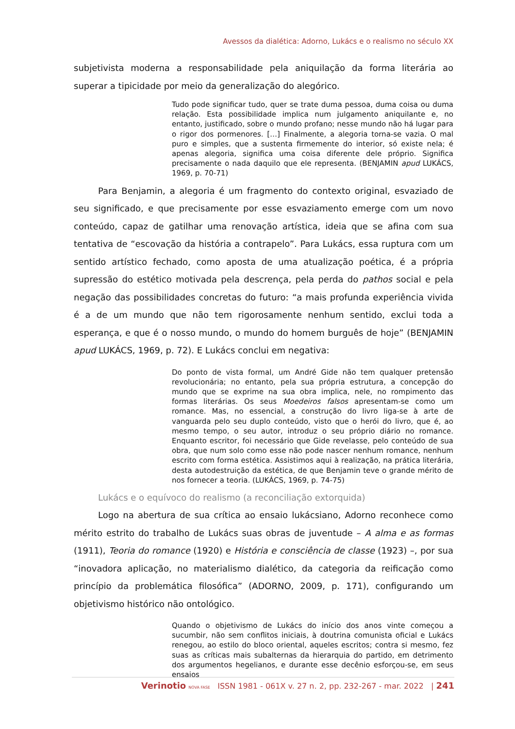Avessos da dialética: Adorno, Lukács e o realismo no século XX
subjetivista moderna a responsabilidade pela aniquilação da forma literária ao superar a tipicidade por meio da generalização do alegórico.
Tudo pode significar tudo, quer se trate duma pessoa, duma coisa ou duma relação. Esta possibilidade implica num julgamento aniquilante e, no entanto, justificado, sobre o mundo profano; nesse mundo não há lugar para o rigor dos pormenores. […] Finalmente, a alegoria torna-se vazia. O mal puro e simples, que a sustenta firmemente do interior, só existe nela; é apenas alegoria, significa uma coisa diferente dele próprio. Significa precisamente o nada daquilo que ele representa. (BENJAMIN apud LUKÁCS, 1969, p. 70-71)
Para Benjamin, a alegoria é um fragmento do contexto original, esvaziado de seu significado, e que precisamente por esse esvaziamento emerge com um novo conteúdo, capaz de gatilhar uma renovação artística, ideia que se afina com sua tentativa de “escovação da história a contrapelo”. Para Lukács, essa ruptura com um sentido artístico fechado, como aposta de uma atualização poética, é a própria supressão do estético motivada pela descrença, pela perda do pathos social e pela negação das possibilidades concretas do futuro: “a mais profunda experiência vivida é a de um mundo que não tem rigorosamente nenhum sentido, exclui toda a esperança, e que é o nosso mundo, o mundo do homem burguês de hoje” (BENJAMIN apud LUKÁCS, 1969, p. 72). E Lukács conclui em negativa:
Do ponto de vista formal, um André Gide não tem qualquer pretensão revolucionária; no entanto, pela sua própria estrutura, a concepção do mundo que se exprime na sua obra implica, nele, no rompimento das formas literárias. Os seus Moedeiros falsos apresentam-se como um romance. Mas, no essencial, a construção do livro liga-se à arte de vanguarda pelo seu duplo conteúdo, visto que o herói do livro, que é, ao mesmo tempo, o seu autor, introduz o seu próprio diário no romance. Enquanto escritor, foi necessário que Gide revelasse, pelo conteúdo de sua obra, que num solo como esse não pode nascer nenhum romance, nenhum escrito com forma estética. Assistimos aqui à realização, na prática literária, desta autodestruição da estética, de que Benjamin teve o grande mérito de nos fornecer a teoria. (LUKÁCS, 1969, p. 74-75)
Lukács e o equívoco do realismo (a reconciliação extorquida)
Logo na abertura de sua crítica ao ensaio lukácsiano, Adorno reconhece como mérito estrito do trabalho de Lukács suas obras de juventude – A alma e as formas (1911), Teoria do romance (1920) e História e consciência de classe (1923) –, por sua “inovadora aplicação, no materialismo dialético, da categoria da reificação como princípio da problemática filosófica” (ADORNO, 2009, p. 171), configurando um objetivismo histórico não ontológico.
Quando o objetivismo de Lukács do início dos anos vinte começou a sucumbir, não sem conflitos iniciais, à doutrina comunista oficial e Lukács renegou, ao estilo do bloco oriental, aqueles escritos; contra si mesmo, fez suas as críticas mais subalternas da hierarquia do partido, em detrimento dos argumentos hegelianos, e durante esse decênio esforçou-se, em seus ensaios
Verinotio NOVA FASE ISSN 1981 - 061X v. 27 n. 2, pp. 232-267 - mar. 2022 | 241